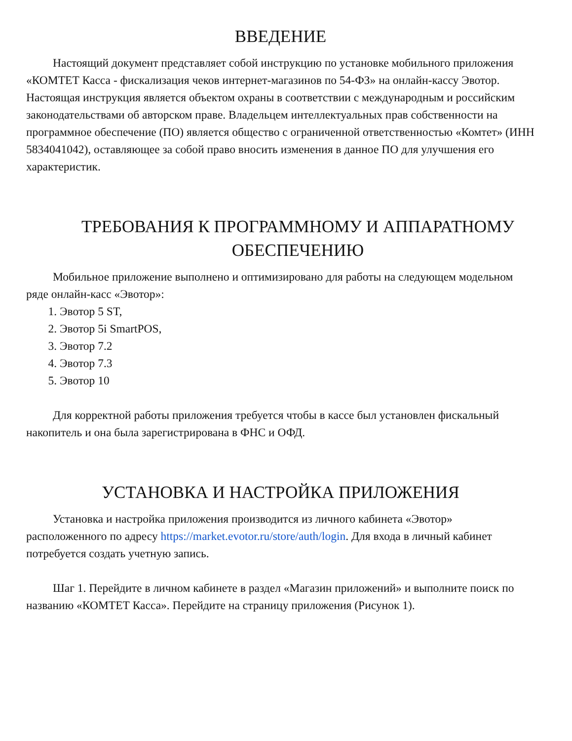ВВЕДЕНИЕ
Настоящий документ представляет собой инструкцию по установке мобильного приложения «КОМТЕТ Касса - фискализация чеков интернет-магазинов по 54-ФЗ» на онлайн-кассу Эвотор. Настоящая инструкция является объектом охраны в соответствии с международным и российским законодательствами об авторском праве. Владельцем интеллектуальных прав собственности на программное обеспечение (ПО) является общество с ограниченной ответственностью «Комтет» (ИНН 5834041042), оставляющее за собой право вносить изменения в данное ПО для улучшения его характеристик.
ТРЕБОВАНИЯ К ПРОГРАММНОМУ И АППАРАТНОМУ ОБЕСПЕЧЕНИЮ
Мобильное приложение выполнено и оптимизировано для работы на следующем модельном ряде онлайн-касс «Эвотор»:
1. Эвотор 5 ST,
2. Эвотор 5i SmartPOS,
3. Эвотор 7.2
4. Эвотор 7.3
5. Эвотор 10
Для корректной работы приложения требуется чтобы в кассе был установлен фискальный накопитель и она была зарегистрирована в ФНС и ОФД.
УСТАНОВКА И НАСТРОЙКА ПРИЛОЖЕНИЯ
Установка и настройка приложения производится из личного кабинета «Эвотор» расположенного по адресу https://market.evotor.ru/store/auth/login. Для входа в личный кабинет потребуется создать учетную запись.
Шаг 1. Перейдите в личном кабинете в раздел «Магазин приложений» и выполните поиск по названию «КОМТЕТ Касса». Перейдите на страницу приложения (Рисунок 1).